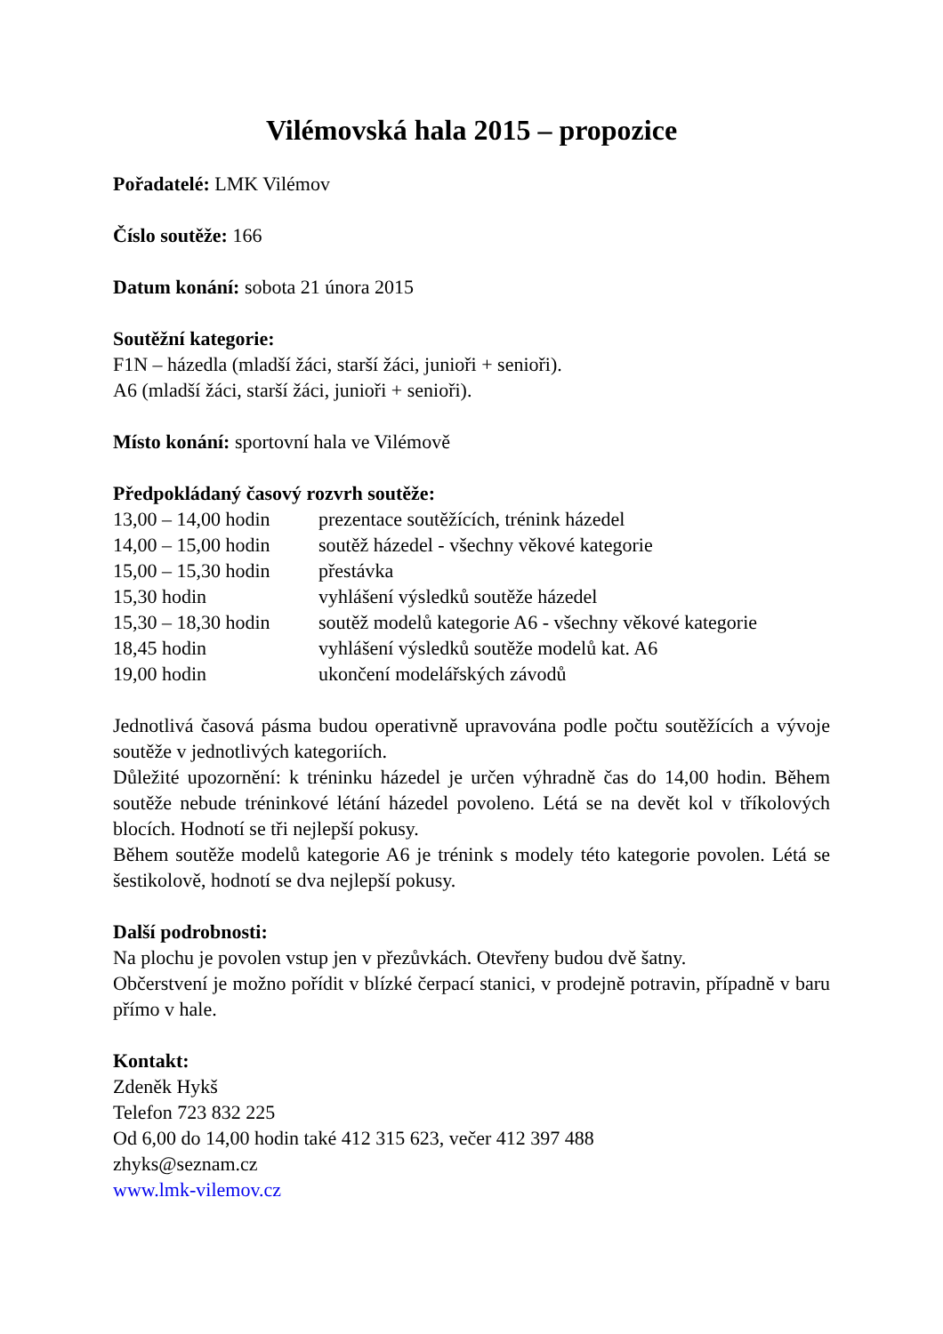Vilémovská hala 2015 – propozice
Pořadatelé: LMK Vilémov
Číslo soutěže: 166
Datum konání: sobota 21 února 2015
Soutěžní kategorie:
F1N – házedla (mladší žáci, starší žáci, junioři + senioři).
A6 (mladší žáci, starší žáci, junioři + senioři).
Místo konání: sportovní hala ve Vilémově
Předpokládaný časový rozvrh soutěže:
| 13,00 – 14,00 hodin | prezentace soutěžících, trénink házedel |
| 14,00 – 15,00 hodin | soutěž házedel - všechny věkové kategorie |
| 15,00 – 15,30 hodin | přestávka |
| 15,30 hodin | vyhlášení výsledků soutěže házedel |
| 15,30 – 18,30 hodin | soutěž modelů kategorie A6 - všechny věkové kategorie |
| 18,45 hodin | vyhlášení výsledků soutěže modelů kat. A6 |
| 19,00 hodin | ukončení modelářských závodů |
Jednotlivá časová pásma budou operativně upravována podle počtu soutěžících a vývoje soutěže v jednotlivých kategoriích.
Důležité upozornění: k tréninku házedel je určen výhradně čas do 14,00 hodin. Během soutěže nebude tréninkové létání házedel povoleno. Létá se na devět kol v tříkolových blocích. Hodnotí se tři nejlepší pokusy.
Během soutěže modelů kategorie A6 je trénink s modely této kategorie povolen. Létá se šestikolově, hodnotí se dva nejlepší pokusy.
Další podrobnosti:
Na plochu je povolen vstup jen v přezůvkách. Otevřeny budou dvě šatny.
Občerstvení je možno pořídit v blízké čerpací stanici, v prodejně potravin, případně v baru přímo v hale.
Kontakt:
Zdeněk Hykš
Telefon 723 832 225
Od 6,00 do 14,00 hodin také 412 315 623, večer 412 397 488
zhyks@seznam.cz
www.lmk-vilemov.cz